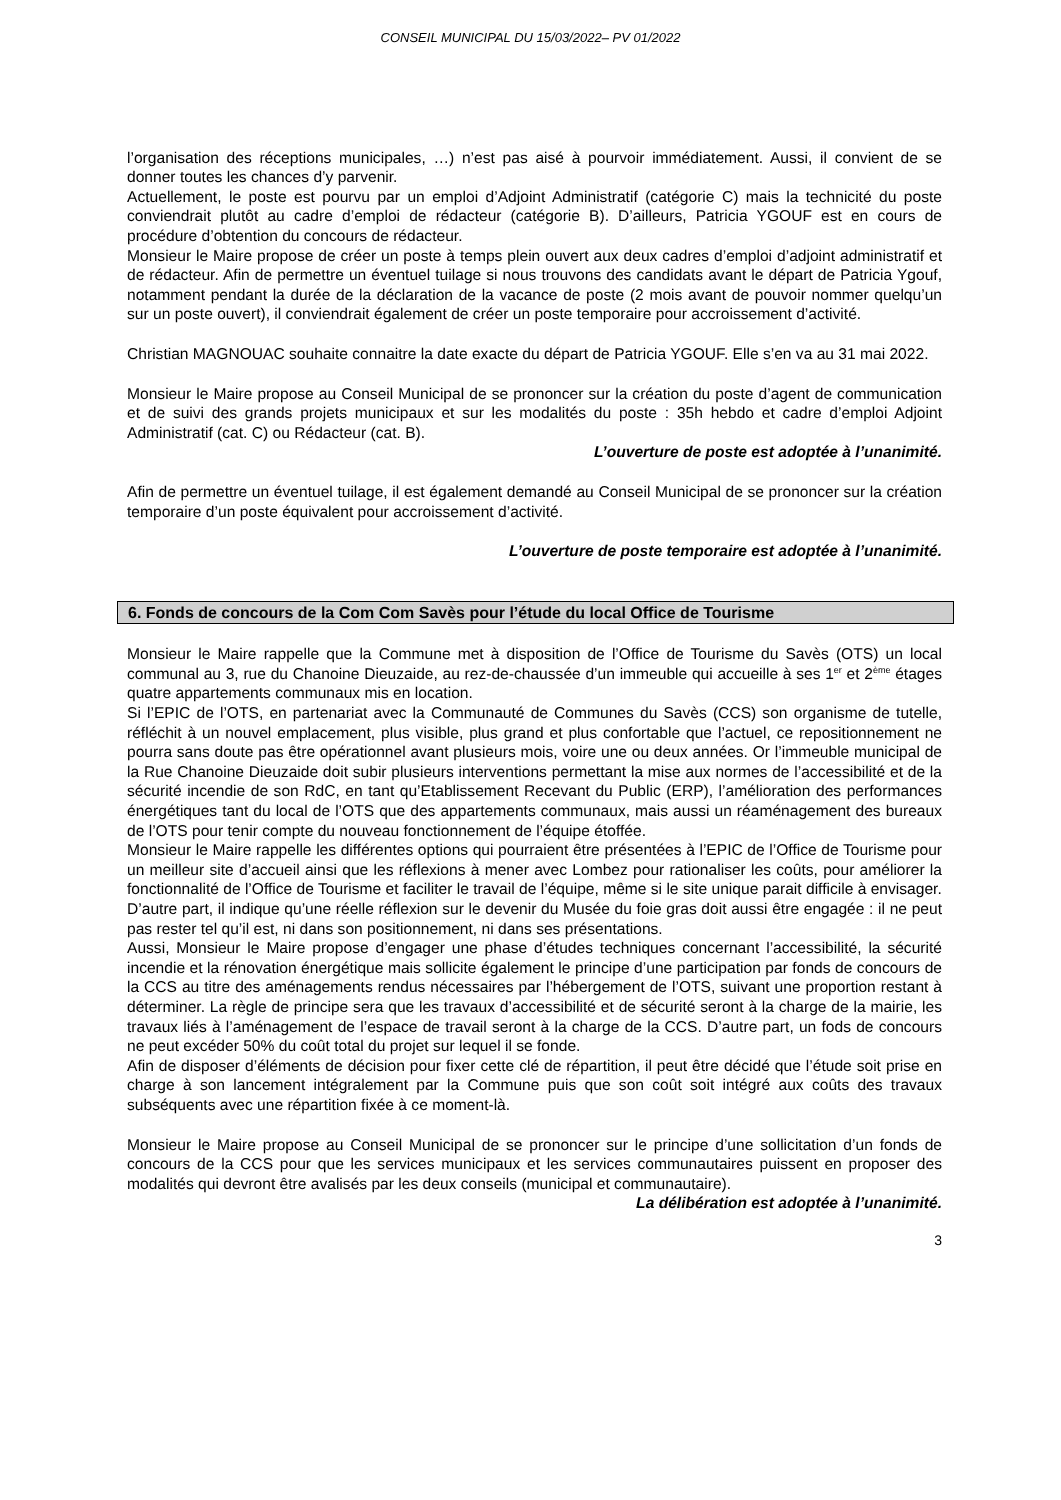CONSEIL MUNICIPAL DU 15/03/2022– PV 01/2022
l’organisation des réceptions municipales, …) n’est pas aisé à pourvoir immédiatement. Aussi, il convient de se donner toutes les chances d’y parvenir.
Actuellement, le poste est pourvu par un emploi d’Adjoint Administratif (catégorie C) mais la technicité du poste conviendrait plutôt au cadre d’emploi de rédacteur (catégorie B). D’ailleurs, Patricia YGOUF est en cours de procédure d’obtention du concours de rédacteur.
Monsieur le Maire propose de créer un poste à temps plein ouvert aux deux cadres d’emploi d’adjoint administratif et de rédacteur. Afin de permettre un éventuel tuilage si nous trouvons des candidats avant le départ de Patricia Ygouf, notamment pendant la durée de la déclaration de la vacance de poste (2 mois avant de pouvoir nommer quelqu’un sur un poste ouvert), il conviendrait également de créer un poste temporaire pour accroissement d’activité.
Christian MAGNOUAC souhaite connaitre la date exacte du départ de Patricia YGOUF. Elle s’en va au 31 mai 2022.
Monsieur le Maire propose au Conseil Municipal de se prononcer sur la création du poste d’agent de communication et de suivi des grands projets municipaux et sur les modalités du poste : 35h hebdo et cadre d’emploi Adjoint Administratif (cat. C) ou Rédacteur (cat. B).
L’ouverture de poste est adoptée à l’unanimité.
Afin de permettre un éventuel tuilage, il est également demandé au Conseil Municipal de se prononcer sur la création temporaire d’un poste équivalent pour accroissement d’activité.
L’ouverture de poste temporaire est adoptée à l’unanimité.
6. Fonds de concours de la Com Com Savès pour l’étude du local Office de Tourisme
Monsieur le Maire rappelle que la Commune met à disposition de l’Office de Tourisme du Savès (OTS) un local communal au 3, rue du Chanoine Dieuzaide, au rez-de-chaussée d’un immeuble qui accueille à ses 1<sup>er</sup> et 2<sup>ème</sup> étages quatre appartements communaux mis en location.
Si l’EPIC de l’OTS, en partenariat avec la Communauté de Communes du Savès (CCS) son organisme de tutelle, réfléchit à un nouvel emplacement, plus visible, plus grand et plus confortable que l’actuel, ce repositionnement ne pourra sans doute pas être opérationnel avant plusieurs mois, voire une ou deux années. Or l’immeuble municipal de la Rue Chanoine Dieuzaide doit subir plusieurs interventions permettant la mise aux normes de l’accessibilité et de la sécurité incendie de son RdC, en tant qu’Etablissement Recevant du Public (ERP), l’amélioration des performances énergétiques tant du local de l’OTS que des appartements communaux, mais aussi un réaménagement des bureaux de l’OTS pour tenir compte du nouveau fonctionnement de l’équipe étoffée.
Monsieur le Maire rappelle les différentes options qui pourraient être présentées à l’EPIC de l’Office de Tourisme pour un meilleur site d’accueil ainsi que les réflexions à mener avec Lombez pour rationaliser les coûts, pour améliorer la fonctionnalité de l’Office de Tourisme et faciliter le travail de l’équipe, même si le site unique parait difficile à envisager.
D’autre part, il indique qu’une réelle réflexion sur le devenir du Musée du foie gras doit aussi être engagée : il ne peut pas rester tel qu’il est, ni dans son positionnement, ni dans ses présentations.
Aussi, Monsieur le Maire propose d’engager une phase d’études techniques concernant l’accessibilité, la sécurité incendie et la rénovation énergétique mais sollicite également le principe d’une participation par fonds de concours de la CCS au titre des aménagements rendus nécessaires par l’hébergement de l’OTS, suivant une proportion restant à déterminer. La règle de principe sera que les travaux d’accessibilité et de sécurité seront à la charge de la mairie, les travaux liés à l’aménagement de l’espace de travail seront à la charge de la CCS. D’autre part, un fods de concours ne peut excéder 50% du coût total du projet sur lequel il se fonde.
Afin de disposer d’éléments de décision pour fixer cette clé de répartition, il peut être décidé que l’étude soit prise en charge à son lancement intégralement par la Commune puis que son coût soit intégré aux coûts des travaux subséquents avec une répartition fixée à ce moment-là.
Monsieur le Maire propose au Conseil Municipal de se prononcer sur le principe d’une sollicitation d’un fonds de concours de la CCS pour que les services municipaux et les services communautaires puissent en proposer des modalités qui devront être avalisés par les deux conseils (municipal et communautaire).
La délibération est adoptée à l’unanimité.
3